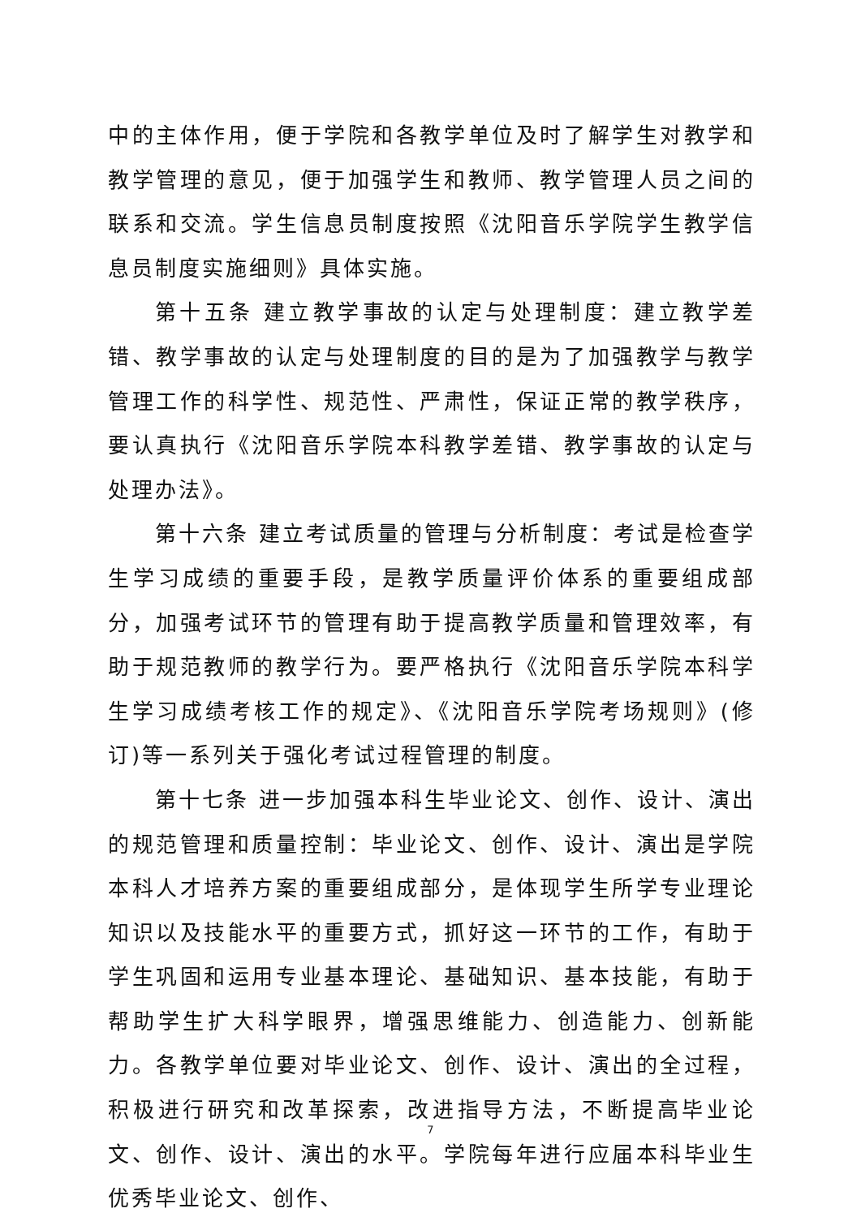中的主体作用，便于学院和各教学单位及时了解学生对教学和教学管理的意见，便于加强学生和教师、教学管理人员之间的联系和交流。学生信息员制度按照《沈阳音乐学院学生教学信息员制度实施细则》具体实施。
第十五条 建立教学事故的认定与处理制度：建立教学差错、教学事故的认定与处理制度的目的是为了加强教学与教学管理工作的科学性、规范性、严肃性，保证正常的教学秩序，要认真执行《沈阳音乐学院本科教学差错、教学事故的认定与处理办法》。
第十六条 建立考试质量的管理与分析制度：考试是检查学生学习成绩的重要手段，是教学质量评价体系的重要组成部分，加强考试环节的管理有助于提高教学质量和管理效率，有助于规范教师的教学行为。要严格执行《沈阳音乐学院本科学生学习成绩考核工作的规定》、《沈阳音乐学院考场规则》(修订)等一系列关于强化考试过程管理的制度。
第十七条 进一步加强本科生毕业论文、创作、设计、演出的规范管理和质量控制：毕业论文、创作、设计、演出是学院本科人才培养方案的重要组成部分，是体现学生所学专业理论知识以及技能水平的重要方式，抓好这一环节的工作，有助于学生巩固和运用专业基本理论、基础知识、基本技能，有助于帮助学生扩大科学眼界，增强思维能力、创造能力、创新能力。各教学单位要对毕业论文、创作、设计、演出的全过程，积极进行研究和改革探索，改进指导方法，不断提高毕业论文、创作、设计、演出的水平。学院每年进行应届本科毕业生优秀毕业论文、创作、
7